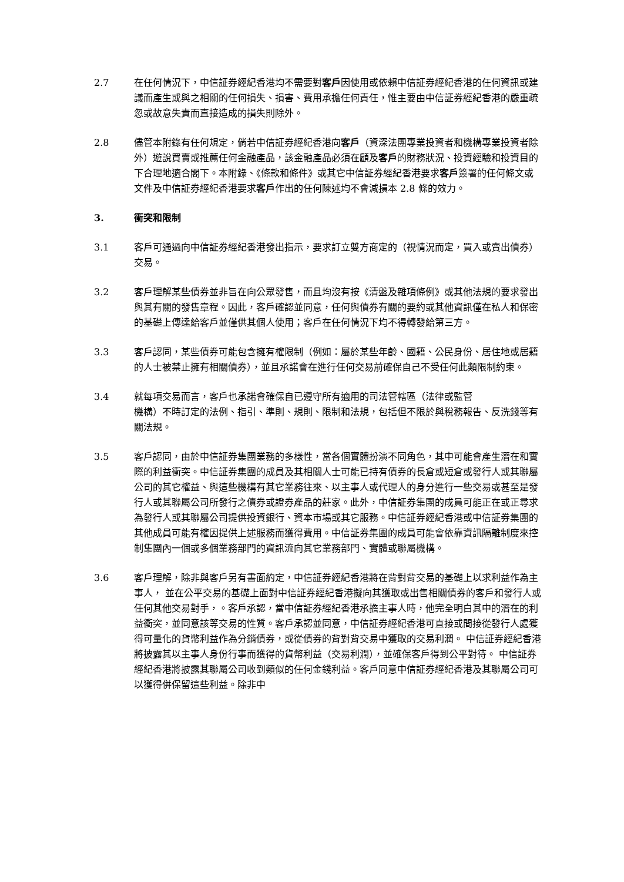2.7 在任何情況下，中信証券經紀香港均不需要對客戶因使用或依賴中信証券經紀香港的任何資訊或建議而產生或與之相關的任何損失、損害、費用承擔任何責任，惟主要由中信証券經紀香港的嚴重疏忽或故意失責而直接造成的損失則除外。
2.8 儘管本附錄有任何規定，倘若中信証券經紀香港向客戶（資深法團專業投資者和機構專業投資者除外）遊說買賣或推薦任何金融產品，該金融產品必須在顧及客戶的財務狀況、投資經驗和投資目的下合理地適合閣下。本附錄、《條款和條件》或其它中信証券經紀香港要求客戶簽署的任何條文或文件及中信証券經紀香港要求客戶作出的任何陳述均不會減損本 2.8 條的效力。
3. 衝突和限制
3.1 客戶可通過向中信証券經紀香港發出指示，要求訂立雙方商定的（視情況而定，買入或賣出債券）交易。
3.2 客戶理解某些債券並非旨在向公眾發售，而且均沒有按《清盤及雜項條例》或其他法規的要求發出與其有關的發售章程。因此，客戶確認並同意，任何與債券有關的要約或其他資訊僅在私人和保密的基礎上傳達給客戶並僅供其個人使用；客戶在任何情況下均不得轉發給第三方。
3.3 客戶認同，某些債券可能包含擁有權限制（例如：屬於某些年齡、國籍、公民身份、居住地或居籍的人士被禁止擁有相關債券），並且承諾會在進行任何交易前確保自己不受任何此類限制約束。
3.4 就每項交易而言，客戶也承諾會確保自已遵守所有適用的司法管轄區（法律或監管
機構）不時訂定的法例、指引、準則、規則、限制和法規，包括但不限於與稅務報告、反洗錢等有關法規。
3.5 客戶認同，由於中信証券集團業務的多樣性，當各個實體扮演不同角色，其中可能會產生潛在和實際的利益衝突。中信証券集團的成員及其相關人士可能已持有債券的長倉或短倉或發行人或其聯屬公司的其它權益、與這些機構有其它業務往來、以主事人或代理人的身分進行一些交易或甚至是發行人或其聯屬公司所發行之債券或證券產品的莊家。此外，中信証券集團的成員可能正在或正尋求為發行人或其聯屬公司提供投資銀行、資本市場或其它服務。中信証券經紀香港或中信証券集團的其他成員可能有權因提供上述服務而獲得費用。中信証券集團的成員可能會依靠資訊隔離制度來控制集團內一個或多個業務部門的資訊流向其它業務部門、實體或聯屬機構。
3.6 客戶理解，除非與客戶另有書面約定，中信証券經紀香港將在背對背交易的基礎上以求利益作為主事人， 並在公平交易的基礎上面對中信証券經紀香港擬向其獲取或出售相關債券的客戶和發行人或任何其他交易對手，。客戶承認，當中信証券經紀香港承擔主事人時，他完全明白其中的潛在的利益衝突，並同意該等交易的性質。客戶承認並同意，中信証券經紀香港可直接或間接從發行人處獲得可量化的貨幣利益作為分銷債券，或從債券的背對背交易中獲取的交易利潤。 中信証券經紀香港將披露其以主事人身份行事而獲得的貨幣利益（交易利潤），並確保客戶得到公平對待。 中信証券經紀香港將披露其聯屬公司收到類似的任何金錢利益。客戶同意中信証券經紀香港及其聯屬公司可以獲得併保留這些利益。除非中